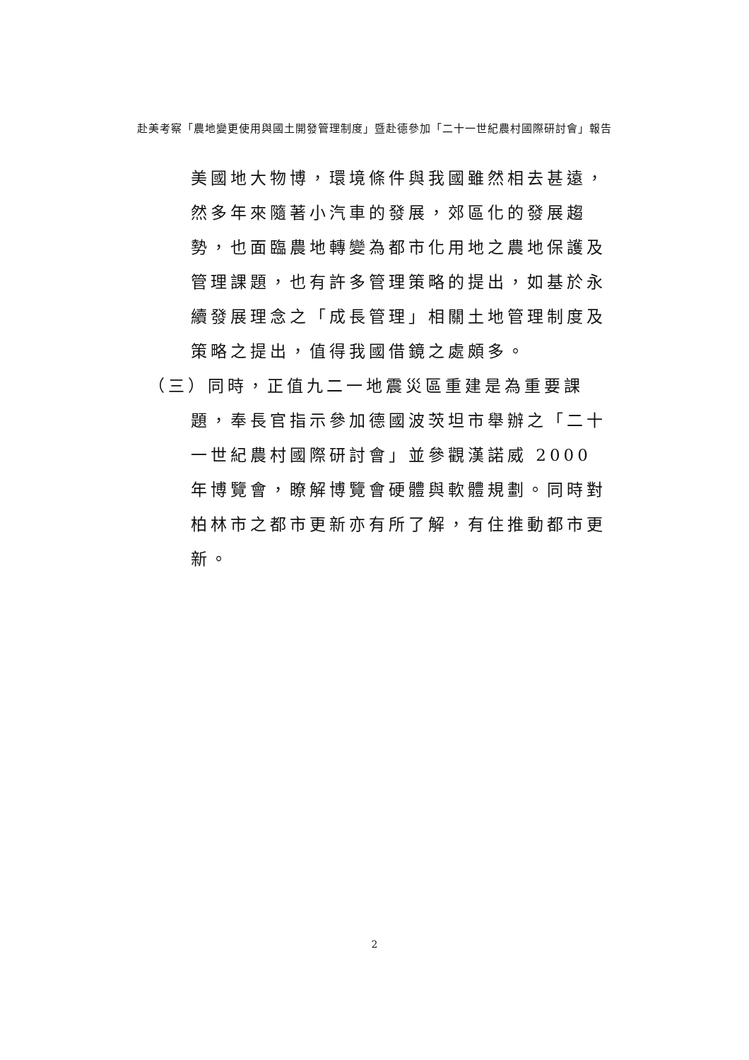赴美考察「農地變更使用與國土開發管理制度」暨赴德參加「二十一世紀農村國際研討會」報告
美國地大物博，環境條件與我國雖然相去甚遠，然多年來隨著小汽車的發展，郊區化的發展趨勢，也面臨農地轉變為都市化用地之農地保護及管理課題，也有許多管理策略的提出，如基於永續發展理念之「成長管理」相關土地管理制度及策略之提出，值得我國借鏡之處頗多。
（三）同時，正值九二一地震災區重建是為重要課題，奉長官指示參加德國波茨坦市舉辦之「二十一世紀農村國際研討會」並參觀漢諾威 2000 年博覽會，瞭解博覽會硬體與軟體規劃。同時對柏林市之都市更新亦有所了解，有住推動都市更新。
2